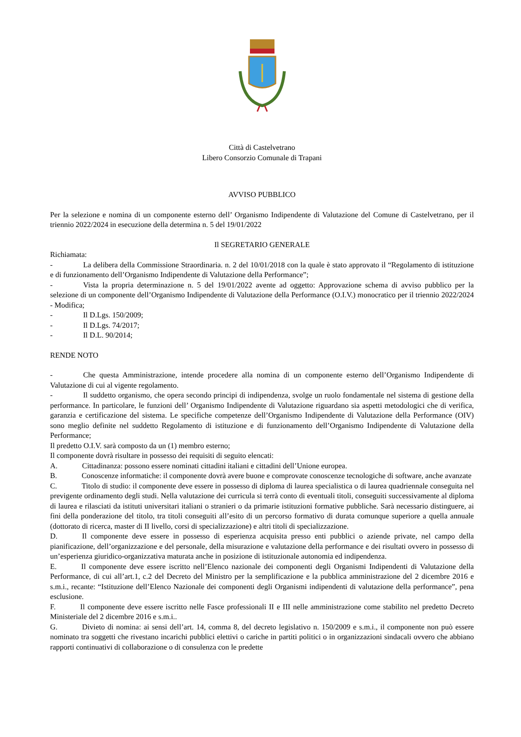Città di Castelvetrano
Libero Consorzio Comunale di Trapani
AVVISO PUBBLICO
Per la selezione e nomina di un componente esterno dell’ Organismo Indipendente di Valutazione del Comune di Castelvetrano, per il triennio 2022/2024 in esecuzione della determina n. 5 del 19/01/2022
Il SEGRETARIO GENERALE
Richiamata:
- La delibera della Commissione Straordinaria. n. 2 del 10/01/2018 con la quale è stato approvato il “Regolamento di istituzione e di funzionamento dell’Organismo Indipendente di Valutazione della Performance”;
- Vista la propria determinazione n. 5 del 19/01/2022 avente ad oggetto: Approvazione schema di avviso pubblico per la selezione di un componente dell’Organismo Indipendente di Valutazione della Performance (O.I.V.) monocratico per il triennio 2022/2024 - Modifica;
- Il D.Lgs. 150/2009;
- Il D.Lgs. 74/2017;
- Il D.L. 90/2014;
RENDE NOTO
- Che questa Amministrazione, intende procedere alla nomina di un componente esterno dell’Organismo Indipendente di Valutazione di cui al vigente regolamento.
- Il suddetto organismo, che opera secondo principi di indipendenza, svolge un ruolo fondamentale nel sistema di gestione della performance. In particolare, le funzioni dell’ Organismo Indipendente di Valutazione riguardano sia aspetti metodologici che di verifica, garanzia e certificazione del sistema. Le specifiche competenze dell’Organismo Indipendente di Valutazione della Performance (OIV) sono meglio definite nel suddetto Regolamento di istituzione e di funzionamento dell’Organismo Indipendente di Valutazione della Performance;
Il predetto O.I.V. sarà composto da un (1) membro esterno;
Il componente dovrà risultare in possesso dei requisiti di seguito elencati:
A. Cittadinanza: possono essere nominati cittadini italiani e cittadini dell’Unione europea.
B. Conoscenze informatiche: il componente dovrà avere buone e comprovate conoscenze tecnologiche di software, anche avanzate
C. Titolo di studio: il componente deve essere in possesso di diploma di laurea specialistica o di laurea quadriennale conseguita nel previgente ordinamento degli studi. Nella valutazione dei curricula si terrà conto di eventuali titoli, conseguiti successivamente al diploma di laurea e rilasciati da istituti universitari italiani o stranieri o da primarie istituzioni formative pubbliche. Sarà necessario distinguere, ai fini della ponderazione del titolo, tra titoli conseguiti all’esito di un percorso formativo di durata comunque superiore a quella annuale (dottorato di ricerca, master di II livello, corsi di specializzazione) e altri titoli di specializzazione.
D. Il componente deve essere in possesso di esperienza acquisita presso enti pubblici o aziende private, nel campo della pianificazione, dell’organizzazione e del personale, della misurazione e valutazione della performance e dei risultati ovvero in possesso di un’esperienza giuridico-organizzativa maturata anche in posizione di istituzionale autonomia ed indipendenza.
E. Il componente deve essere iscritto nell’Elenco nazionale dei componenti degli Organismi Indipendenti di Valutazione della Performance, di cui all’art.1, c.2 del Decreto del Ministro per la semplificazione e la pubblica amministrazione del 2 dicembre 2016 e s.m.i., recante: “Istituzione dell’Elenco Nazionale dei componenti degli Organismi indipendenti di valutazione della performance”, pena esclusione.
F. Il componente deve essere iscritto nelle Fasce professionali II e III nelle amministrazione come stabilito nel predetto Decreto Ministeriale del 2 dicembre 2016 e s.m.i..
G. Divieto di nomina: ai sensi dell’art. 14, comma 8, del decreto legislativo n. 150/2009 e s.m.i., il componente non può essere nominato tra soggetti che rivestano incarichi pubblici elettivi o cariche in partiti politici o in organizzazioni sindacali ovvero che abbiano rapporti continuativi di collaborazione o di consulenza con le predette